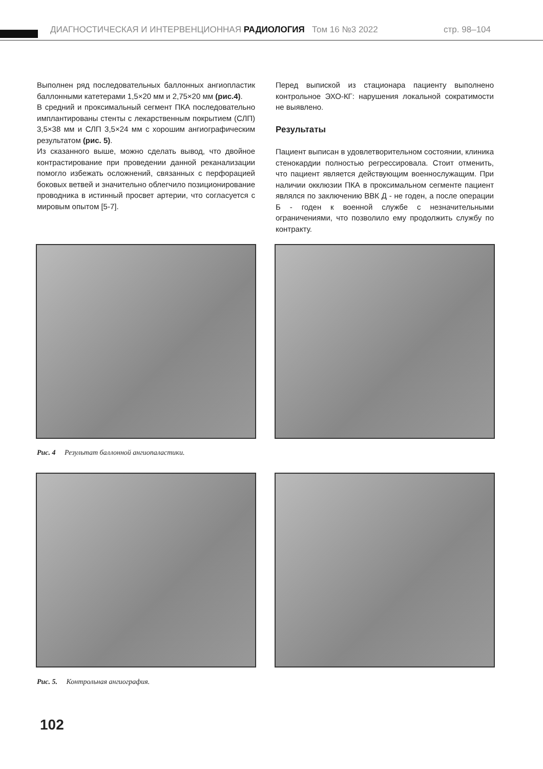ДИАГНОСТИЧЕСКАЯ И ИНТЕРВЕНЦИОННАЯ РАДИОЛОГИЯ Том 16 №3 2022 стр. 98–104
Выполнен ряд последовательных баллонных ангиопластик баллонными катетерами 1,5×20 мм и 2,75×20 мм (рис.4).
В средний и проксимальный сегмент ПКА последовательно имплантированы стенты с лекарственным покрытием (СЛП) 3,5×38 мм и СЛП 3,5×24 мм с хорошим ангиографическим результатом (рис. 5).
Из сказанного выше, можно сделать вывод, что двойное контрастирование при проведении данной реканализации помогло избежать осложнений, связанных с перфорацией боковых ветвей и значительно облегчило позиционирование проводника в истинный просвет артерии, что согласуется с мировым опытом [5-7].
Перед выпиской из стационара пациенту выполнено контрольное ЭХО-КГ: нарушения локальной сократимости не выявлено.
Результаты
Пациент выписан в удовлетворительном состоянии, клиника стенокардии полностью регрессировала. Стоит отменить, что пациент является действующим военнослужащим. При наличии окклюзии ПКА в проксимальном сегменте пациент являлся по заключению ВВК Д - не годен, а после операции Б - годен к военной службе с незначительными ограничениями, что позволило ему продолжить службу по контракту.
Рис. 4 Результат баллонной ангиопаластики.
Рис. 5. Контрольная ангиография.
102